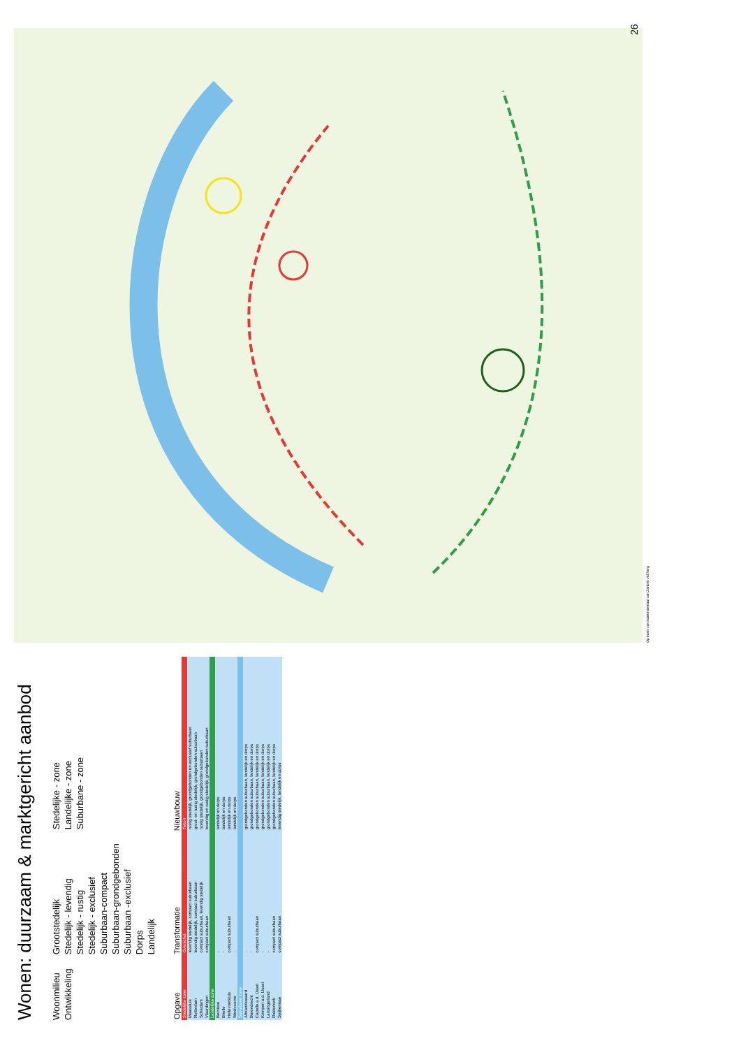Wonen: duurzaam & marktgericht aanbod
Woonmilieu
Ontwikkeling
Grootstedelijk
Stedelijk - levendig
Stedelijk - rustig
Stedelijk - exclusief
Suburbaan-compact
Suburbaan-grondgebonden
Suburbaan -exclusief
Dorps
Landelijk
Stedelijke - zone
Landelijke - zone
Suburbane - zone
| Opgave | Transformatie | Nieuwbouw |
| --- | --- | --- |
| Stedelijke zone | Overschot | Tekort |
| Maassluis | levendig stedelijk, compact suburbaan | rustig stedelijk, grondgebonden en exclusief suburbaan |
| Rotterdam | levendig stedelijk, compact suburbaan | groot- en rustig stedelijk, grondgebonden suburbaan |
| Schiedam | compact suburbaan, levendig stedelijk | rustig stedelijk, grondgebonden suburbaan |
| Vlaardingen | compact suburbaan | levendig en rustig stedelijk, grondgebonden suburbaan |
| Landelijke zone | | |
| Bernisse | - | landelijk en dorps |
| Brielle | - | landelijk en dorps |
| Hellevoetsluis | compact suburbaan | landelijk en dorps |
| Westvoorne | - | landelijk en dorps |
| Suburbane zone | | |
| Albrandswaard | - | grondgebonden suburbaan, landelijk en dorps |
| Barendrecht | - | grondgebonden suburbaan, landelijk en dorps |
| Capelle a.d. IJssel | compact suburbaan | grondgebonden suburbaan, landelijk en dorps |
| Krimpen a.d. IJssel | - | grondgebonden suburbaan, landelijk en dorps |
| Lansingerland | - | grondgebonden suburbaan, landelijk en dorps |
| Ridderkerk | compact suburbaan | grondgebonden suburbaan, landelijk en dorps |
| Spijkenisse | compact suburbaan | levendig stedelijk, landelijk en dorps |
Op basis van kaartmateriaal van Zanbelt v/d Berg
26